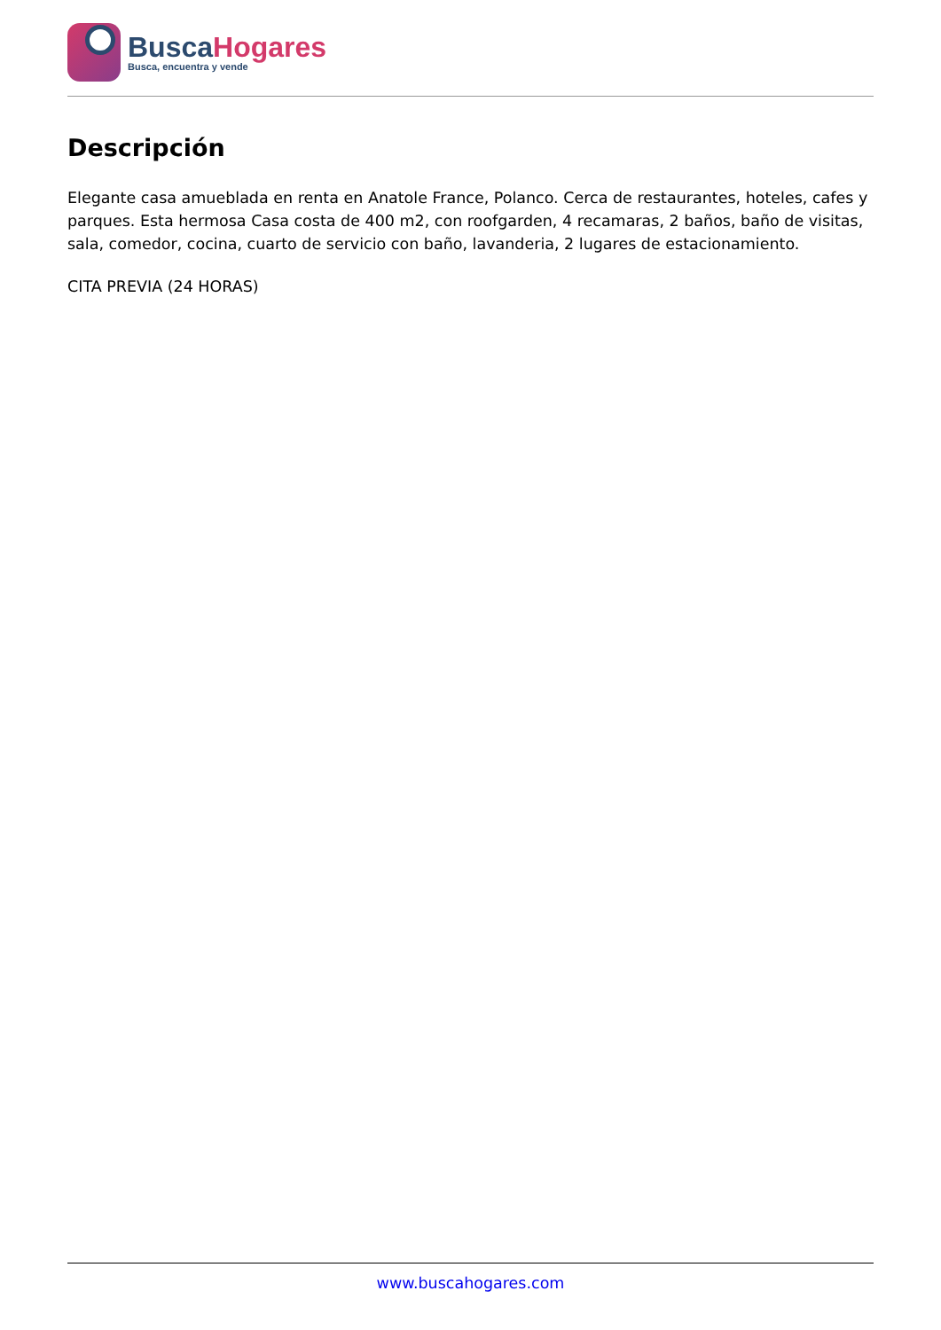BuscaHogares
Busca, encuentra y vende
Descripción
Elegante casa amueblada en renta en Anatole France, Polanco. Cerca de restaurantes, hoteles, cafes y parques. Esta hermosa Casa costa de 400 m2, con roofgarden, 4 recamaras, 2 baños, baño de visitas, sala, comedor, cocina, cuarto de servicio con baño, lavanderia, 2 lugares de estacionamiento.
CITA PREVIA (24 HORAS)
www.buscahogares.com